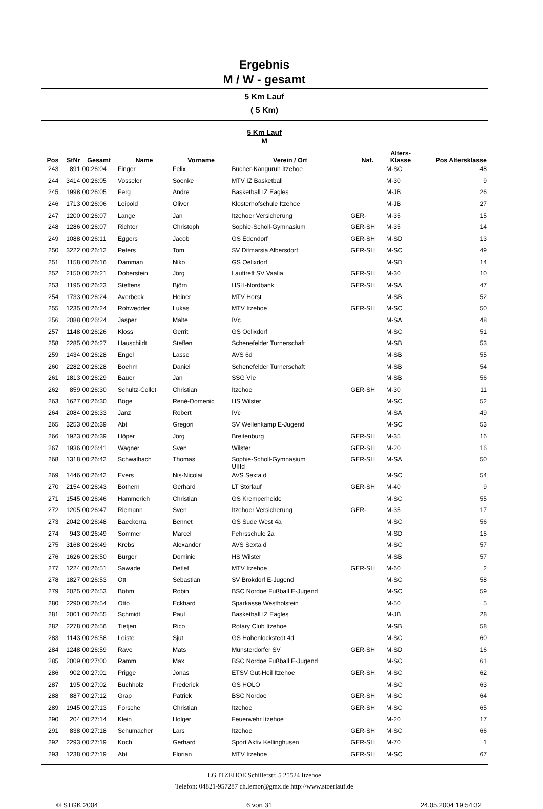Ergebnis
M / W - gesamt
5 Km Lauf
( 5 Km)
5 Km Lauf
M
| Pos | StNr | Gesamt | Name | Vorname | Verein / Ort | Nat. | Alters- Klasse | Pos Altersklasse |
| --- | --- | --- | --- | --- | --- | --- | --- | --- |
| 243 | 891 | 00:26:04 | Finger | Felix | Bücher-Känguruh Itzehoe | | M-SC | 48 |
| 244 | 3414 | 00:26:05 | Vosseler | Soenke | MTV IZ Basketball | | M-30 | 9 |
| 245 | 1998 | 00:26:05 | Ferg | Andre | Basketball IZ Eagles | | M-JB | 26 |
| 246 | 1713 | 00:26:06 | Leipold | Oliver | Klosterhofschule Itzehoe | | M-JB | 27 |
| 247 | 1200 | 00:26:07 | Lange | Jan | Itzehoer Versicherung | GER- | M-35 | 15 |
| 248 | 1286 | 00:26:07 | Richter | Christoph | Sophie-Scholl-Gymnasium | GER-SH | M-35 | 14 |
| 249 | 1088 | 00:26:11 | Eggers | Jacob | GS Edendorf | GER-SH | M-SD | 13 |
| 250 | 3222 | 00:26:12 | Peters | Tom | SV Ditmarsia Albersdorf | GER-SH | M-SC | 49 |
| 251 | 1158 | 00:26:16 | Damman | Niko | GS Oelixdorf | | M-SD | 14 |
| 252 | 2150 | 00:26:21 | Doberstein | Jörg | Lauftreff SV Vaalia | GER-SH | M-30 | 10 |
| 253 | 1195 | 00:26:23 | Steffens | Björn | HSH-Nordbank | GER-SH | M-SA | 47 |
| 254 | 1733 | 00:26:24 | Averbeck | Heiner | MTV Horst | | M-SB | 52 |
| 255 | 1235 | 00:26:24 | Rohwedder | Lukas | MTV Itzehoe | GER-SH | M-SC | 50 |
| 256 | 2088 | 00:26:24 | Jasper | Malte | IVc | | M-SA | 48 |
| 257 | 1148 | 00:26:26 | Kloss | Gerrit | GS Oelixdorf | | M-SC | 51 |
| 258 | 2285 | 00:26:27 | Hauschildt | Steffen | Schenefelder Turnerschaft | | M-SB | 53 |
| 259 | 1434 | 00:26:28 | Engel | Lasse | AVS 6d | | M-SB | 55 |
| 260 | 2282 | 00:26:28 | Boehm | Daniel | Schenefelder Turnerschaft | | M-SB | 54 |
| 261 | 1813 | 00:26:29 | Bauer | Jan | SSG VIe | | M-SB | 56 |
| 262 | 859 | 00:26:30 | Schultz-Collet | Christian | Itzehoe | GER-SH | M-30 | 11 |
| 263 | 1627 | 00:26:30 | Böge | René-Domenic | HS Wilster | | M-SC | 52 |
| 264 | 2084 | 00:26:33 | Janz | Robert | IVc | | M-SA | 49 |
| 265 | 3253 | 00:26:39 | Abt | Gregori | SV Wellenkamp E-Jugend | | M-SC | 53 |
| 266 | 1923 | 00:26:39 | Höper | Jörg | Breitenburg | GER-SH | M-35 | 16 |
| 267 | 1936 | 00:26:41 | Wagner | Sven | Wilster | GER-SH | M-20 | 16 |
| 268 | 1318 | 00:26:42 | Schwalbach | Thomas | Sophie-Scholl-Gymnasium UIIId | GER-SH | M-SA | 50 |
| 269 | 1446 | 00:26:42 | Evers | Nis-Nicolai | AVS Sexta d | | M-SC | 54 |
| 270 | 2154 | 00:26:43 | Böthern | Gerhard | LT Störlauf | GER-SH | M-40 | 9 |
| 271 | 1545 | 00:26:46 | Hammerich | Christian | GS Kremperheide | | M-SC | 55 |
| 272 | 1205 | 00:26:47 | Riemann | Sven | Itzehoer Versicherung | GER- | M-35 | 17 |
| 273 | 2042 | 00:26:48 | Baeckerra | Bennet | GS Sude West 4a | | M-SC | 56 |
| 274 | 943 | 00:26:49 | Sommer | Marcel | Fehrsschule 2a | | M-SD | 15 |
| 275 | 3168 | 00:26:49 | Krebs | Alexander | AVS Sexta d | | M-SC | 57 |
| 276 | 1626 | 00:26:50 | Bürger | Dominic | HS Wilster | | M-SB | 57 |
| 277 | 1224 | 00:26:51 | Sawade | Detlef | MTV Itzehoe | GER-SH | M-60 | 2 |
| 278 | 1827 | 00:26:53 | Ott | Sebastian | SV Brokdorf E-Jugend | | M-SC | 58 |
| 279 | 2025 | 00:26:53 | Böhm | Robin | BSC Nordoe Fußball E-Jugend | | M-SC | 59 |
| 280 | 2290 | 00:26:54 | Otto | Eckhard | Sparkasse Westholstein | | M-50 | 5 |
| 281 | 2001 | 00:26:55 | Schmidt | Paul | Basketball IZ Eagles | | M-JB | 28 |
| 282 | 2278 | 00:26:56 | Tietjen | Rico | Rotary Club Itzehoe | | M-SB | 58 |
| 283 | 1143 | 00:26:58 | Leiste | Sjut | GS Hohenlockstedt 4d | | M-SC | 60 |
| 284 | 1248 | 00:26:59 | Rave | Mats | Münsterdorfer SV | GER-SH | M-SD | 16 |
| 285 | 2009 | 00:27:00 | Ramm | Max | BSC Nordoe Fußball E-Jugend | | M-SC | 61 |
| 286 | 902 | 00:27:01 | Prigge | Jonas | ETSV Gut-Heil Itzehoe | GER-SH | M-SC | 62 |
| 287 | 195 | 00:27:02 | Buchholz | Frederick | GS HOLO | | M-SC | 63 |
| 288 | 887 | 00:27:12 | Grap | Patrick | BSC Nordoe | GER-SH | M-SC | 64 |
| 289 | 1945 | 00:27:13 | Forsche | Christian | Itzehoe | GER-SH | M-SC | 65 |
| 290 | 204 | 00:27:14 | Klein | Holger | Feuerwehr Itzehoe | | M-20 | 17 |
| 291 | 838 | 00:27:18 | Schumacher | Lars | Itzehoe | GER-SH | M-SC | 66 |
| 292 | 2293 | 00:27:19 | Koch | Gerhard | Sport Aktiv Kellinghusen | GER-SH | M-70 | 1 |
| 293 | 1238 | 00:27:19 | Abt | Florian | MTV Itzehoe | GER-SH | M-SC | 67 |
LG ITZEHOE Schillerstr. 5 25524 Itzehoe
Telefon: 04821-957287 ch.lemor@gmx.de http://www.stoerlauf.de
© STGK 2004 6 von 31 24.05.2004 19:54:32